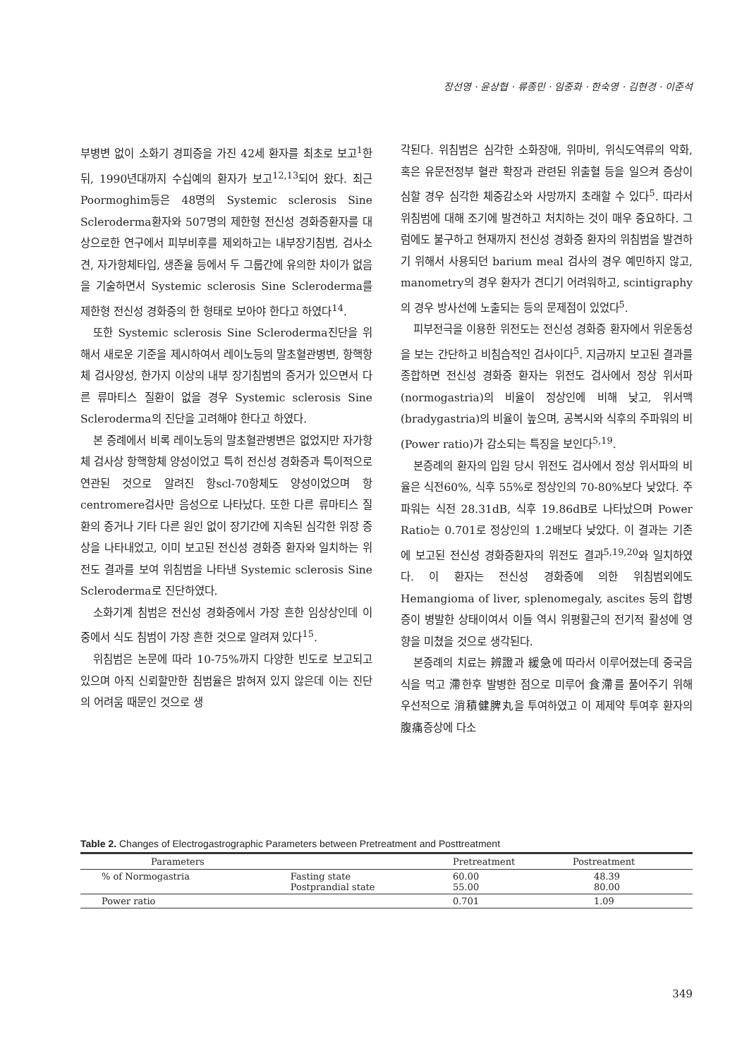장선영 · 윤상협 · 류종민 · 임중화 · 한숙영 · 김현경 · 이준석
부병변 없이 소화기 경피증을 가진 42세 환자를 최초로 보고<sup>1</sup>한뒤, 1990년대까지 수십예의 환자가 보고<sup>12,13</sup>되어 왔다. 최근 Poormoghim등은 48명의 Systemic sclerosis Sine Scleroderma환자와 507명의 제한형 전신성 경화증환자를 대상으로한 연구에서 피부비후를 제외하고는 내부장기침범, 검사소견, 자가항체타입, 생존율 등에서 두 그룹간에 유의한 차이가 없음을 기술하면서 Systemic sclerosis Sine Scleroderma를 제한형 전신성 경화증의 한 형태로 보아야 한다고 하였다<sup>14</sup>.
또한 Systemic sclerosis Sine Scleroderma진단을 위해서 새로운 기준을 제시하여서 레이노등의 말초혈관병변, 항핵항체 검사양성, 한가지 이상의 내부 장기침범의 증거가 있으면서 다른 류마티스 질환이 없을 경우 Systemic sclerosis Sine Scleroderma의 진단을 고려해야 한다고 하였다.
본 증례에서 비록 레이노등의 말초혈관병변은 없었지만 자가항체 검사상 항핵항체 양성이었고 특히 전신성 경화증과 특이적으로 연관된 것으로 알려진 항scl-70항체도 양성이었으며 항 centromere검사만 음성으로 나타났다. 또한 다른 류마티스 질환의 증거나 기타 다른 원인 없이 장기간에 지속된 심각한 위장 증상을 나타내었고, 이미 보고된 전신성 경화증 환자와 일치하는 위전도 결과를 보여 위침범을 나타낸 Systemic sclerosis Sine Scleroderma로 진단하였다.
소화기계 침범은 전신성 경화증에서 가장 흔한 임상상인데 이중에서 식도 침범이 가장 흔한 것으로 알려져 있다<sup>15</sup>.
위침범은 논문에 따라 10-75%까지 다양한 빈도로 보고되고 있으며 아직 신뢰할만한 침범율은 밝혀져 있지 않은데 이는 진단의 어려움 때문인 것으로 생
각된다. 위침범은 심각한 소화장애, 위마비, 위식도역류의 악화, 혹은 유문전정부 혈관 확장과 관련된 위출혈 등을 일으켜 증상이 심할 경우 심각한 체중감소와 사망까지 초래할 수 있다<sup>5</sup>. 따라서 위침범에 대해 조기에 발견하고 처치하는 것이 매우 중요하다. 그럼에도 불구하고 현재까지 전신성 경화증 환자의 위침범을 발견하기 위해서 사용되던 barium meal 검사의 경우 예민하지 않고, manometry의 경우 환자가 견디기 어려워하고, scintigraphy의 경우 방사선에 노출되는 등의 문제점이 있었다<sup>5</sup>.
피부전극을 이용한 위전도는 전신성 경화증 환자에서 위운동성을 보는 간단하고 비침습적인 검사이다<sup>5</sup>. 지금까지 보고된 결과를 종합하면 전신성 경화증 환자는 위전도 검사에서 정상 위서파(normogastria)의 비율이 정상인에 비해 낮고, 위서맥(bradygastria)의 비율이 높으며, 공복시와 식후의 주파워의 비(Power ratio)가 감소되는 특징을 보인다<sup>5,19</sup>.
본증례의 환자의 입원 당시 위전도 검사에서 정상 위서파의 비율은 식전60%, 식후 55%로 정상인의 70-80%보다 낮았다. 주파워는 식전 28.31dB, 식후 19.86dB로 나타났으며 Power Ratio는 0.701로 정상인의 1.2배보다 낮았다. 이 결과는 기존에 보고된 전신성 경화증환자의 위전도 결과<sup>5,19,20</sup>와 일치하였다. 이 환자는 전신성 경화증에 의한 위침범외에도 Hemangioma of liver, splenomegaly, ascites 등의 합병증이 병발한 상태이여서 이들 역시 위평활근의 전기적 활성에 영향을 미쳤을 것으로 생각된다.
본증례의 치료는 辨證과 緩急에 따라서 이루어졌는데 중국음식을 먹고 滯한후 발병한 점으로 미루어 食滯를 풀어주기 위해 우선적으로 消積健脾丸을 투여하였고 이 제제약 투여후 환자의 腹痛증상에 다소
Table 2. Changes of Electrogastrographic Parameters between Pretreatment and Posttreatment
| Parameters | | Pretreatment | Postreatment |
| --- | --- | --- | --- |
| % of Normogastria | Fasting state Postprandial state | 60.00 55.00 | 48.39 80.00 |
| Power ratio | | 0.701 | 1.09 |
349